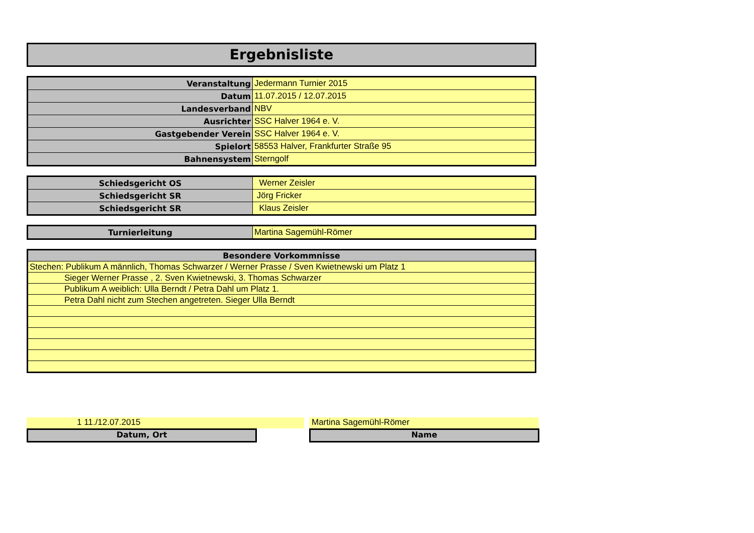Ergebnisliste
| Veranstaltung | Jedermann Turnier 2015 |
| Datum | 11.07.2015 / 12.07.2015 |
| Landesverband | NBV |
| Ausrichter | SSC Halver 1964 e. V. |
| Gastgebender Verein | SSC Halver 1964 e. V. |
| Spielort | 58553 Halver, Frankfurter Straße 95 |
| Bahnensystem | Sterngolf |
| Schiedsgericht OS | Werner Zeisler |
| Schiedsgericht SR | Jörg Fricker |
| Schiedsgericht SR | Klaus Zeisler |
| Turnierleitung | Martina Sagemühl-Römer |
| Besondere Vorkommnisse |
| Stechen: Publikum A männlich, Thomas Schwarzer / Werner Prasse / Sven Kwietnewski um Platz 1 |
| Sieger Werner Prasse , 2. Sven Kwietnewski, 3. Thomas Schwarzer |
| Publikum A weiblich: Ulla Berndt / Petra Dahl um Platz 1. |
| Petra Dahl nicht zum Stechen angetreten. Sieger Ulla Berndt |
1 11./12.07.2015
Datum, Ort
Martina Sagemühl-Römer
Name